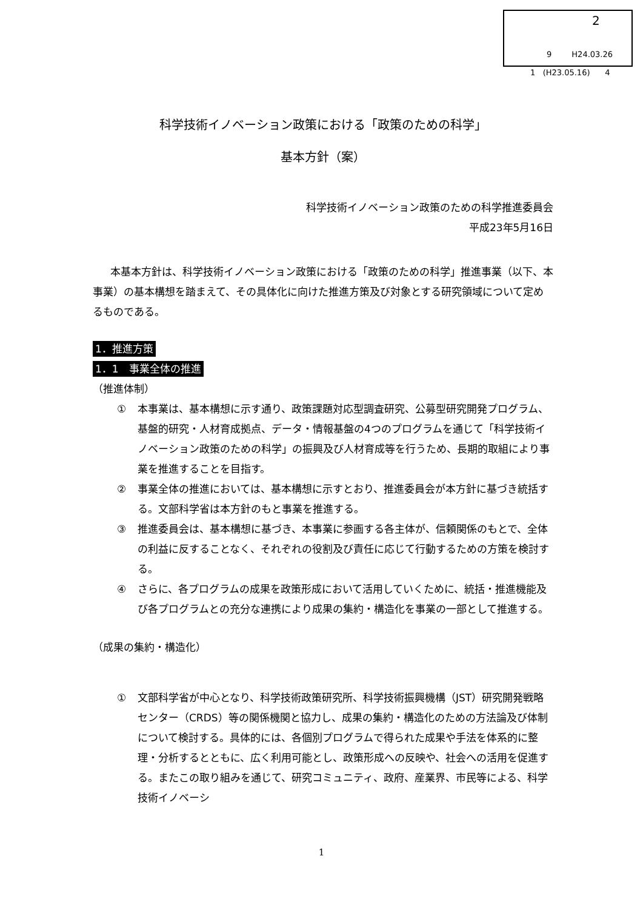2
9 H24.03.26
1 (H23.05.16) 4
科学技術イノベーション政策における「政策のための科学」
基本方針（案）
科学技術イノベーション政策のための科学推進委員会
平成23年5月16日
本基本方針は、科学技術イノベーション政策における「政策のための科学」推進事業（以下、本事業）の基本構想を踏まえて、その具体化に向けた推進方策及び対象とする研究領域について定めるものである。
1．推進方策
1．1　事業全体の推進
（推進体制）
① 本事業は、基本構想に示す通り、政策課題対応型調査研究、公募型研究開発プログラム、基盤的研究・人材育成拠点、データ・情報基盤の4つのプログラムを通じて「科学技術イノベーション政策のための科学」の振興及び人材育成等を行うため、長期的取組により事業を推進することを目指す。
② 事業全体の推進においては、基本構想に示すとおり、推進委員会が本方針に基づき統括する。文部科学省は本方針のもと事業を推進する。
③ 推進委員会は、基本構想に基づき、本事業に参画する各主体が、信頼関係のもとで、全体の利益に反することなく、それぞれの役割及び責任に応じて行動するための方策を検討する。
④ さらに、各プログラムの成果を政策形成において活用していくために、統括・推進機能及び各プログラムとの充分な連携により成果の集約・構造化を事業の一部として推進する。
（成果の集約・構造化）
① 文部科学省が中心となり、科学技術政策研究所、科学技術振興機構（JST）研究開発戦略センター（CRDS）等の関係機関と協力し、成果の集約・構造化のための方法論及び体制について検討する。具体的には、各個別プログラムで得られた成果や手法を体系的に整理・分析するとともに、広く利用可能とし、政策形成への反映や、社会への活用を促進する。またこの取り組みを通じて、研究コミュニティ、政府、産業界、市民等による、科学技術イノベーシ
1